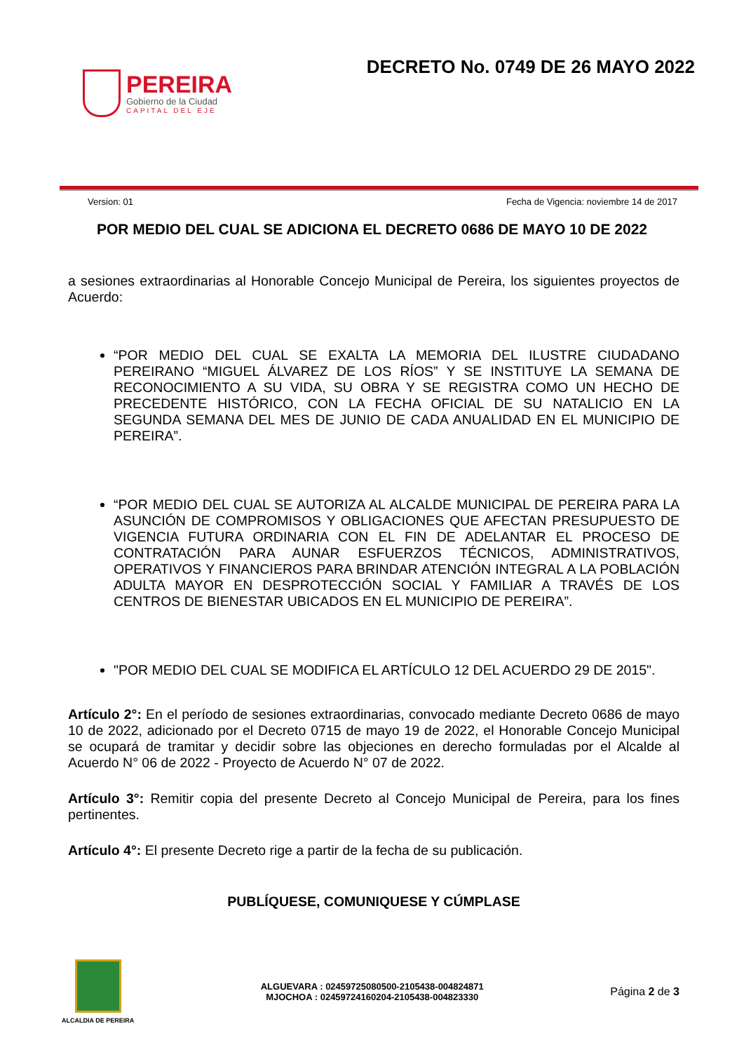PEREIRA
Gobierno de la Ciudad
CAPITAL DEL EJE
DECRETO No. 0749 DE 26 MAYO 2022
Version: 01 Fecha de Vigencia: noviembre 14 de 2017
POR MEDIO DEL CUAL SE ADICIONA EL DECRETO 0686 DE MAYO 10 DE 2022
a sesiones extraordinarias al Honorable Concejo Municipal de Pereira, los siguientes proyectos de Acuerdo:
“POR MEDIO DEL CUAL SE EXALTA LA MEMORIA DEL ILUSTRE CIUDADANO PEREIRANO “MIGUEL ÁLVAREZ DE LOS RÍOS” Y SE INSTITUYE LA SEMANA DE RECONOCIMIENTO A SU VIDA, SU OBRA Y SE REGISTRA COMO UN HECHO DE PRECEDENTE HISTÓRICO, CON LA FECHA OFICIAL DE SU NATALICIO EN LA SEGUNDA SEMANA DEL MES DE JUNIO DE CADA ANUALIDAD EN EL MUNICIPIO DE PEREIRA”.
“POR MEDIO DEL CUAL SE AUTORIZA AL ALCALDE MUNICIPAL DE PEREIRA PARA LA ASUNCIÓN DE COMPROMISOS Y OBLIGACIONES QUE AFECTAN PRESUPUESTO DE VIGENCIA FUTURA ORDINARIA CON EL FIN DE ADELANTAR EL PROCESO DE CONTRATACIÓN PARA AUNAR ESFUERZOS TÉCNICOS, ADMINISTRATIVOS, OPERATIVOS Y FINANCIEROS PARA BRINDAR ATENCIÓN INTEGRAL A LA POBLACIÓN ADULTA MAYOR EN DESPROTECCIÓN SOCIAL Y FAMILIAR A TRAVÉS DE LOS CENTROS DE BIENESTAR UBICADOS EN EL MUNICIPIO DE PEREIRA”.
"POR MEDIO DEL CUAL SE MODIFICA EL ARTÍCULO 12 DEL ACUERDO 29 DE 2015".
Artículo 2°: En el período de sesiones extraordinarias, convocado mediante Decreto 0686 de mayo 10 de 2022, adicionado por el Decreto 0715 de mayo 19 de 2022, el Honorable Concejo Municipal se ocupará de tramitar y decidir sobre las objeciones en derecho formuladas por el Alcalde al Acuerdo N° 06 de 2022 - Proyecto de Acuerdo N° 07 de 2022.
Artículo 3°: Remitir copia del presente Decreto al Concejo Municipal de Pereira, para los fines pertinentes.
Artículo 4°: El presente Decreto rige a partir de la fecha de su publicación.
PUBLÍQUESE, COMUNIQUESE Y CÚMPLASE
ALCALDIA DE PEREIRA
ALGUEVARA : 02459725080500-2105438-004824871
MJOCHOA : 02459724160204-2105438-004823330
Página 2 de 3